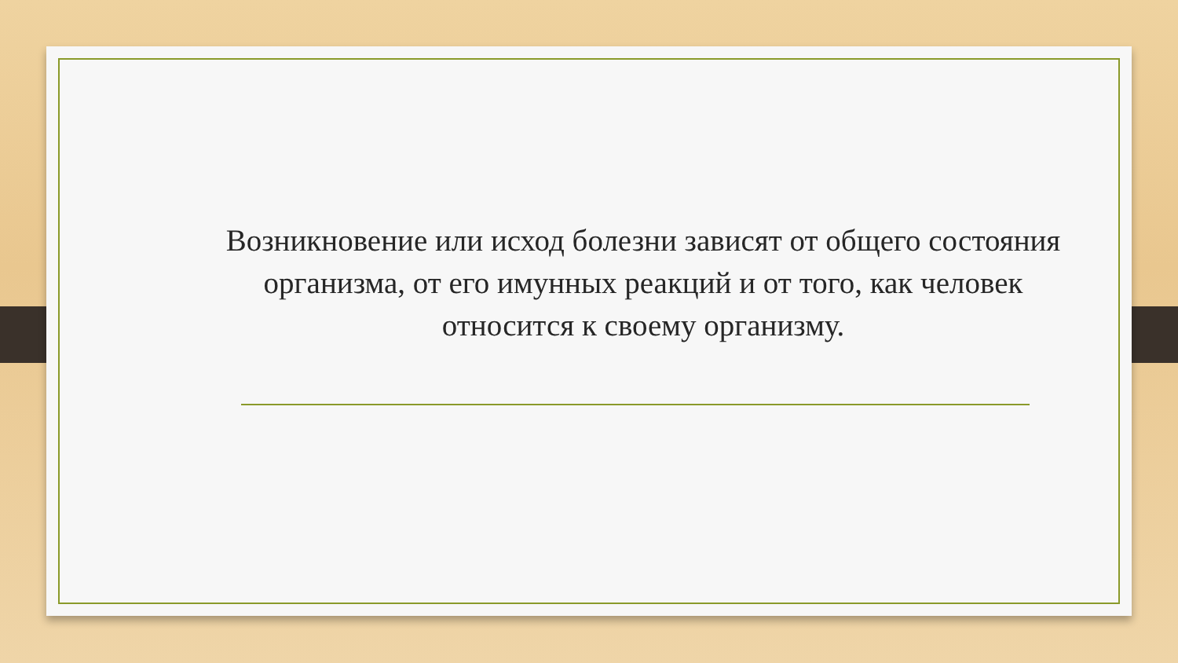Возникновение или исход болезни зависят от общего состояния организма, от его имунных реакций и от того, как человек относится к своему организму.